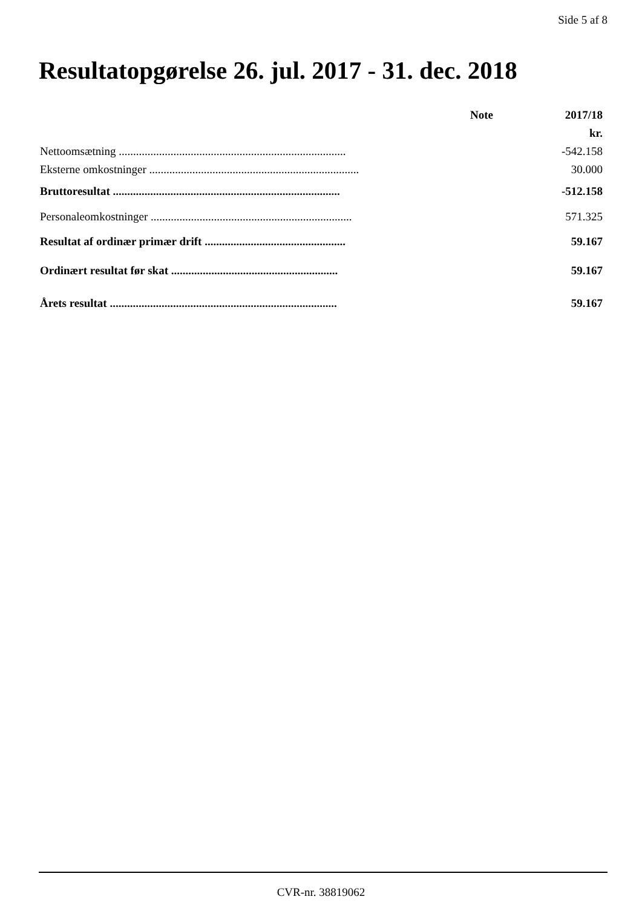Side 5 af 8
Resultatopgørelse 26. jul. 2017 - 31. dec. 2018
| | Note | 2017/18 |
| --- | --- | --- |
| | | kr. |
| Nettoomsætning ............................................................................... | | -542.158 |
| Eksterne omkostninger ......................................................................... | | 30.000 |
| Bruttoresultat ............................................................................... | | -512.158 |
| Personaleomkostninger ...................................................................... | | 571.325 |
| Resultat af ordinær primær drift ................................................. | | 59.167 |
| Ordinært resultat før skat .......................................................... | | 59.167 |
| Årets resultat ............................................................................... | | 59.167 |
CVR-nr. 38819062